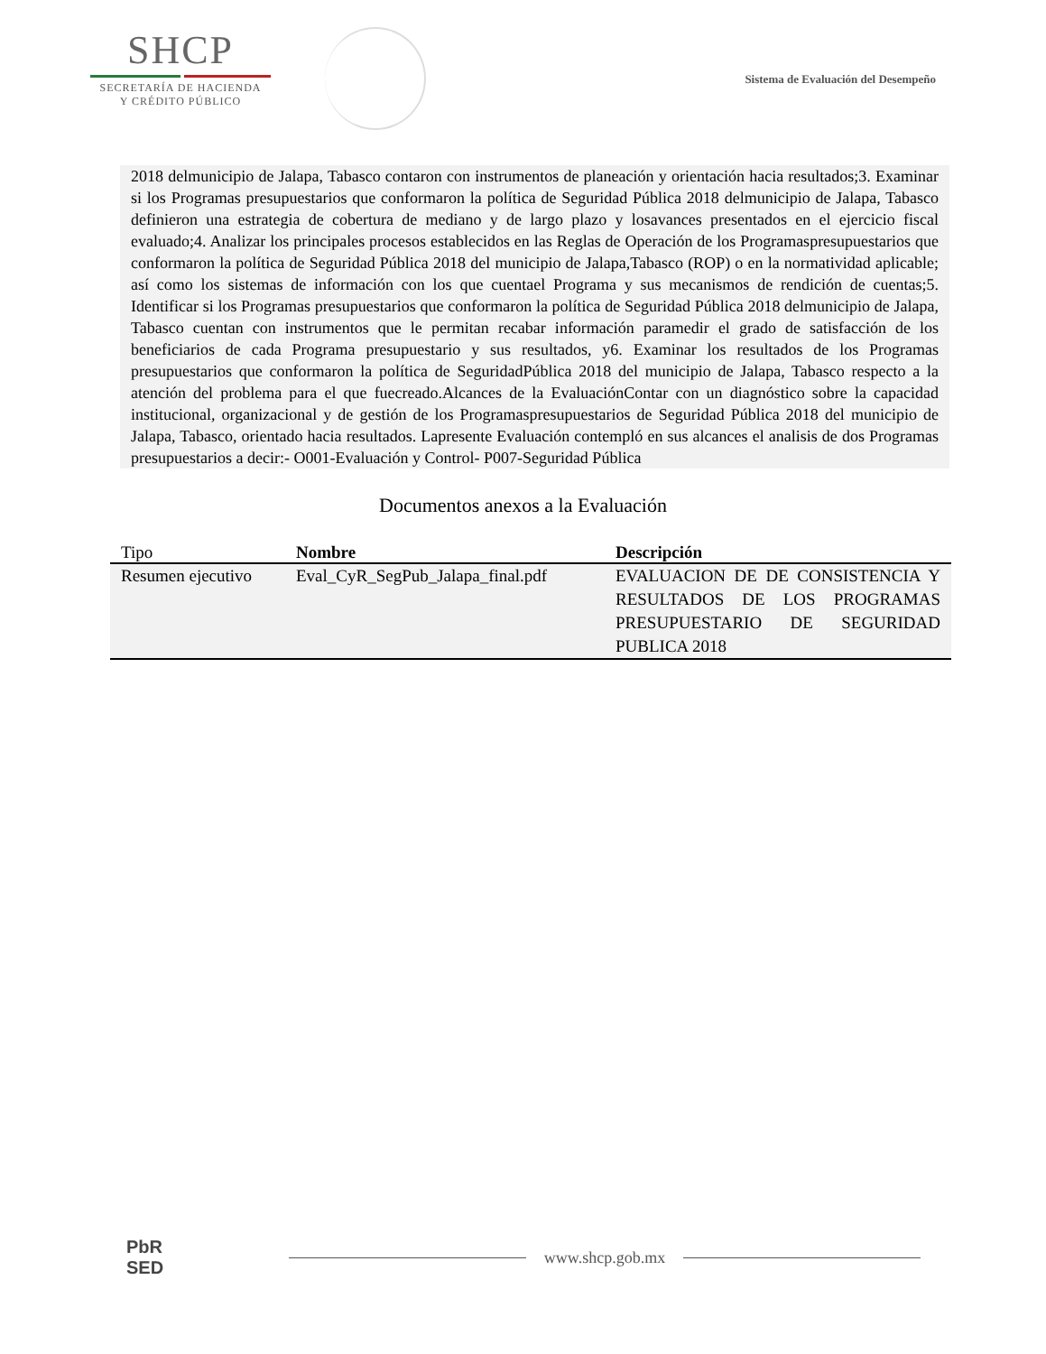SHCP
SECRETARÍA DE HACIENDA
Y CRÉDITO PÚBLICO
Sistema de Evaluación del Desempeño
2018 delmunicipio de Jalapa, Tabasco contaron con instrumentos de planeación y orientación hacia resultados;3. Examinar si los Programas presupuestarios que conformaron la política de Seguridad Pública 2018 delmunicipio de Jalapa, Tabasco definieron una estrategia de cobertura de mediano y de largo plazo y losavances presentados en el ejercicio fiscal evaluado;4. Analizar los principales procesos establecidos en las Reglas de Operación de los Programaspresupuestarios que conformaron la política de Seguridad Pública 2018 del municipio de Jalapa,Tabasco (ROP) o en la normatividad aplicable; así como los sistemas de información con los que cuentael Programa y sus mecanismos de rendición de cuentas;5. Identificar si los Programas presupuestarios que conformaron la política de Seguridad Pública 2018 delmunicipio de Jalapa, Tabasco cuentan con instrumentos que le permitan recabar información paramedir el grado de satisfacción de los beneficiarios de cada Programa presupuestario y sus resultados, y6. Examinar los resultados de los Programas presupuestarios que conformaron la política de SeguridadPública 2018 del municipio de Jalapa, Tabasco respecto a la atención del problema para el que fuecreado.Alcances de la EvaluaciónContar con un diagnóstico sobre la capacidad institucional, organizacional y de gestión de los Programaspresupuestarios de Seguridad Pública 2018 del municipio de Jalapa, Tabasco, orientado hacia resultados. Lapresente Evaluación contempló en sus alcances el analisis de dos Programas presupuestarios a decir:- O001-Evaluación y Control- P007-Seguridad Pública
Documentos anexos a la Evaluación
| Tipo | Nombre | Descripción |
| --- | --- | --- |
| Resumen ejecutivo | Eval_CyR_SegPub_Jalapa_final.pdf | EVALUACION DE DE CONSISTENCIA Y RESULTADOS DE LOS PROGRAMAS PRESUPUESTARIO DE SEGURIDAD PUBLICA 2018 |
PbR
SED
www.shcp.gob.mx